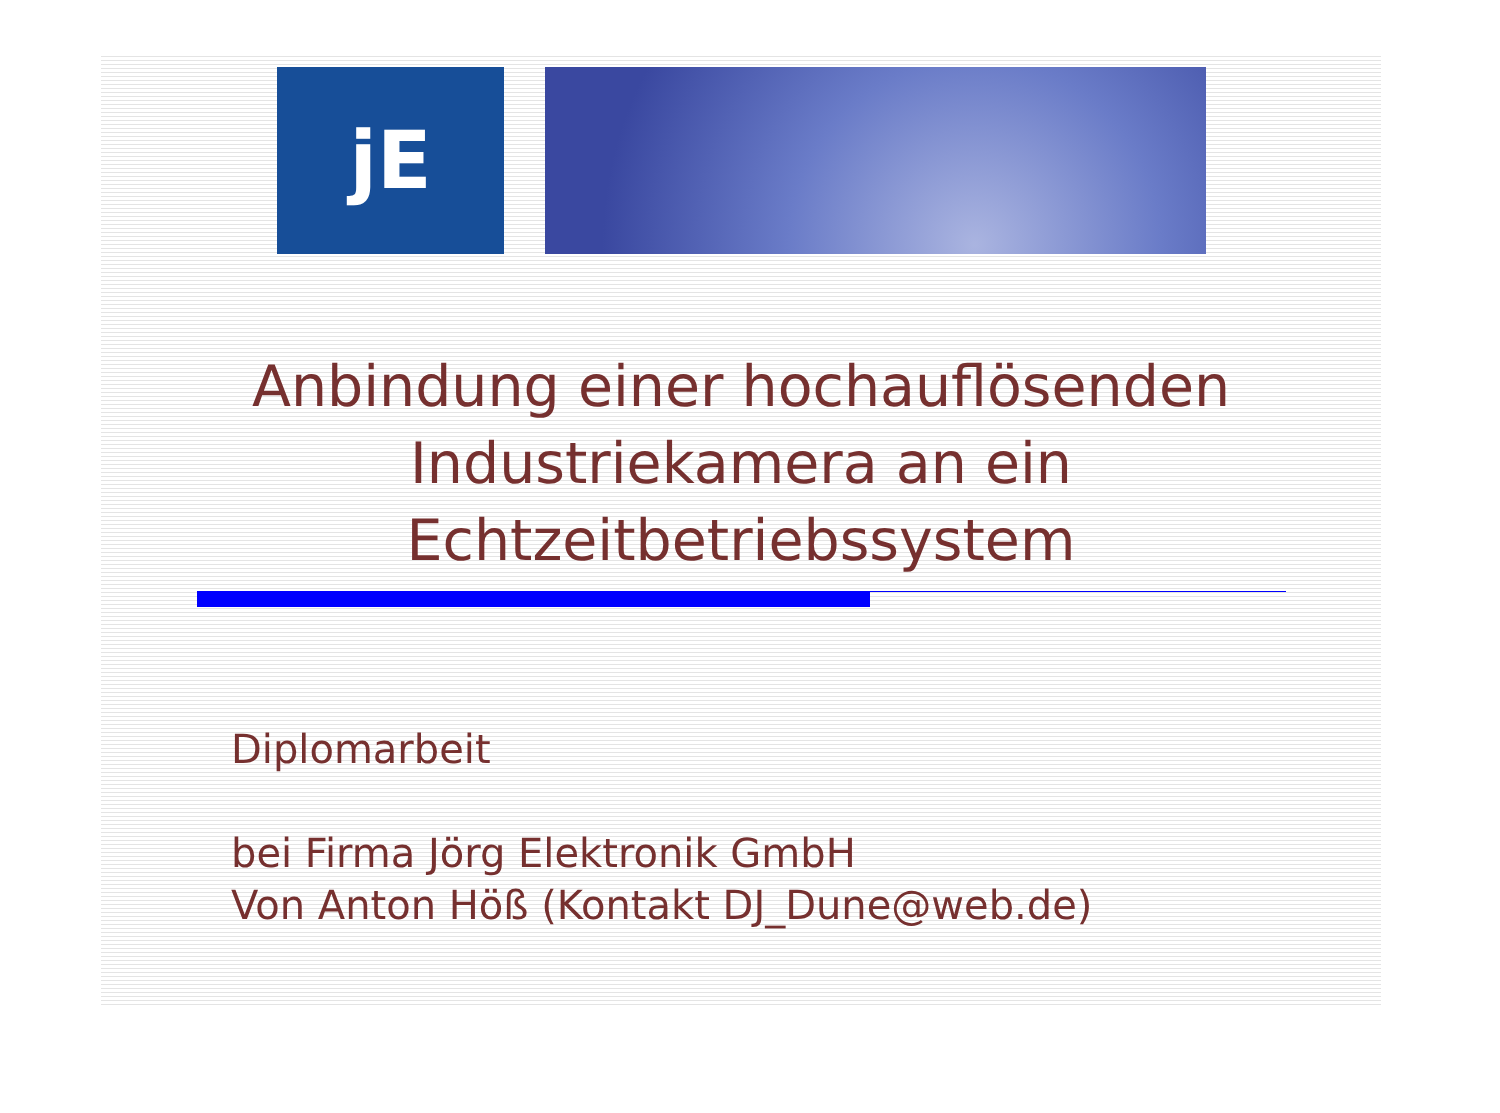jE
Anbindung einer hochauflösenden Industriekamera an ein Echtzeitbetriebssystem
Diplomarbeit
bei Firma Jörg Elektronik GmbH
Von Anton Höß (Kontakt DJ_Dune@web.de)